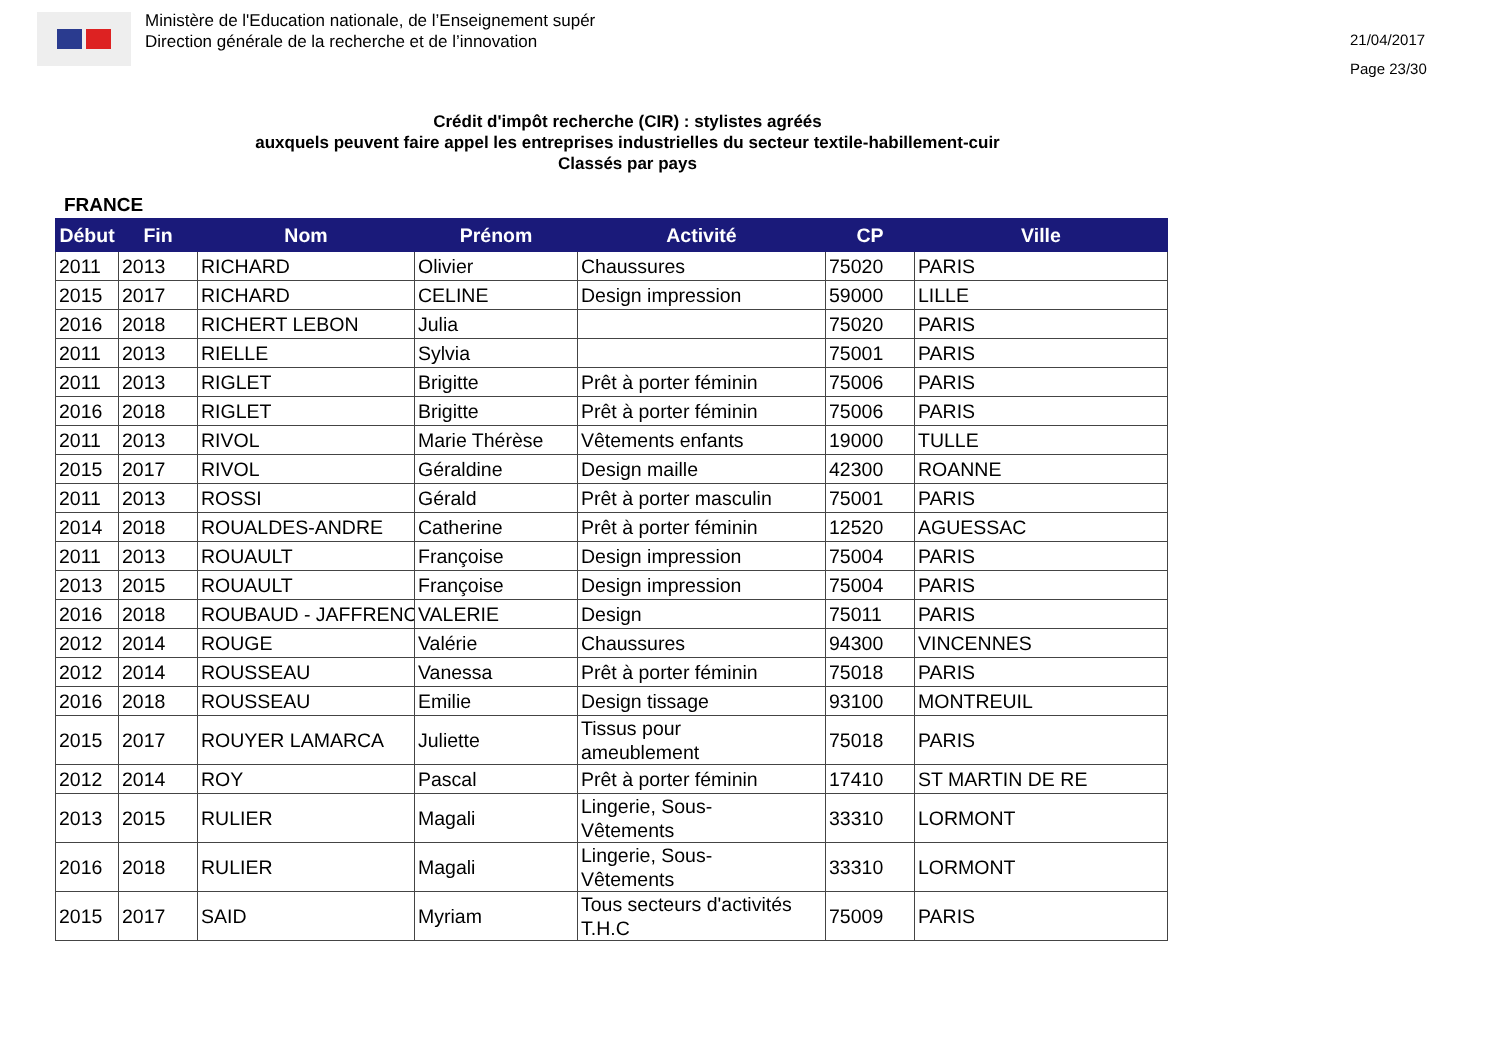Ministère de l'Education nationale, de l’Enseignement supér
Direction générale de la recherche et de l’innovation
21/04/2017
Page 23/30
Crédit d'impôt recherche (CIR) : stylistes agréés
auxquels peuvent faire appel les entreprises industrielles du secteur textile-habillement-cuir
Classés par pays
FRANCE
| Début | Fin | Nom | Prénom | Activité | CP | Ville |
| --- | --- | --- | --- | --- | --- | --- |
| 2011 | 2013 | RICHARD | Olivier | Chaussures | 75020 | PARIS |
| 2015 | 2017 | RICHARD | CELINE | Design impression | 59000 | LILLE |
| 2016 | 2018 | RICHERT LEBON | Julia | | 75020 | PARIS |
| 2011 | 2013 | RIELLE | Sylvia | | 75001 | PARIS |
| 2011 | 2013 | RIGLET | Brigitte | Prêt à porter féminin | 75006 | PARIS |
| 2016 | 2018 | RIGLET | Brigitte | Prêt à porter féminin | 75006 | PARIS |
| 2011 | 2013 | RIVOL | Marie Thérèse | Vêtements enfants | 19000 | TULLE |
| 2015 | 2017 | RIVOL | Géraldine | Design maille | 42300 | ROANNE |
| 2011 | 2013 | ROSSI | Gérald | Prêt à porter masculin | 75001 | PARIS |
| 2014 | 2018 | ROUALDES-ANDRE | Catherine | Prêt à porter féminin | 12520 | AGUESSAC |
| 2011 | 2013 | ROUAULT | Françoise | Design impression | 75004 | PARIS |
| 2013 | 2015 | ROUAULT | Françoise | Design impression | 75004 | PARIS |
| 2016 | 2018 | ROUBAUD - JAFFRENC | VALERIE | Design | 75011 | PARIS |
| 2012 | 2014 | ROUGE | Valérie | Chaussures | 94300 | VINCENNES |
| 2012 | 2014 | ROUSSEAU | Vanessa | Prêt à porter féminin | 75018 | PARIS |
| 2016 | 2018 | ROUSSEAU | Emilie | Design tissage | 93100 | MONTREUIL |
| 2015 | 2017 | ROUYER LAMARCA | Juliette | Tissus pour ameublement | 75018 | PARIS |
| 2012 | 2014 | ROY | Pascal | Prêt à porter féminin | 17410 | ST MARTIN DE RE |
| 2013 | 2015 | RULIER | Magali | Lingerie, Sous- Vêtements | 33310 | LORMONT |
| 2016 | 2018 | RULIER | Magali | Lingerie, Sous- Vêtements | 33310 | LORMONT |
| 2015 | 2017 | SAID | Myriam | Tous secteurs d'activités T.H.C | 75009 | PARIS |